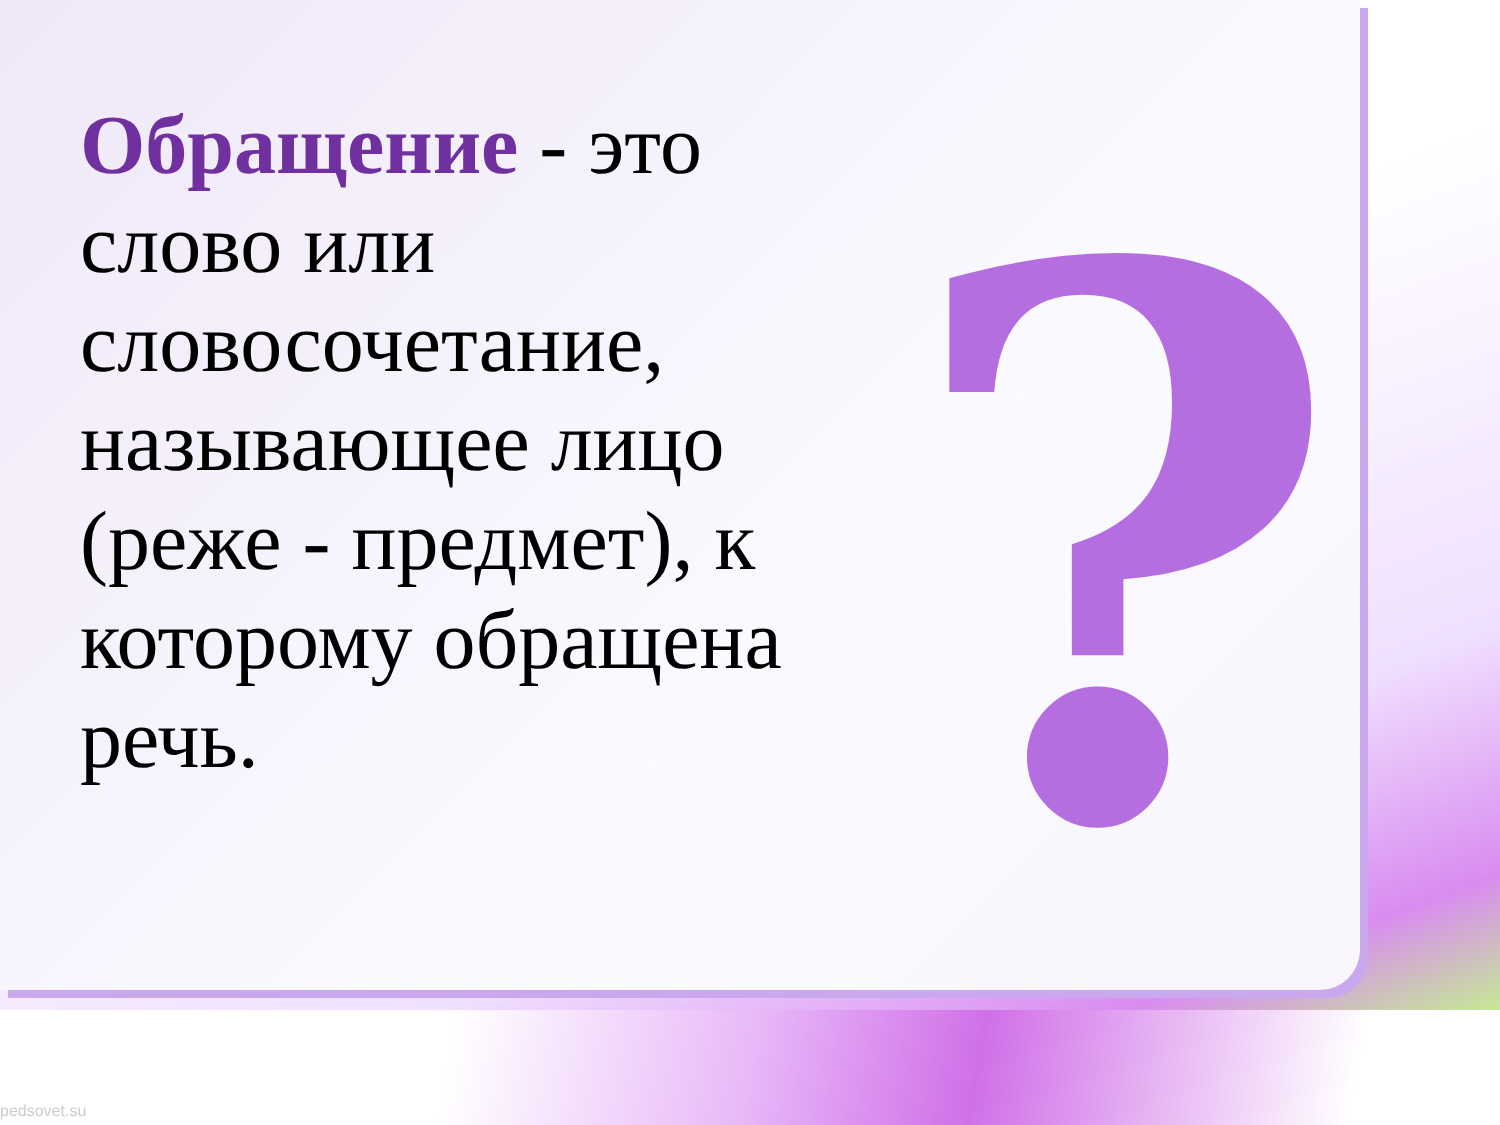?
Обращение - это слово или словосочетание, называющее лицо (реже - предмет), к которому обращена речь.
pedsovet.su